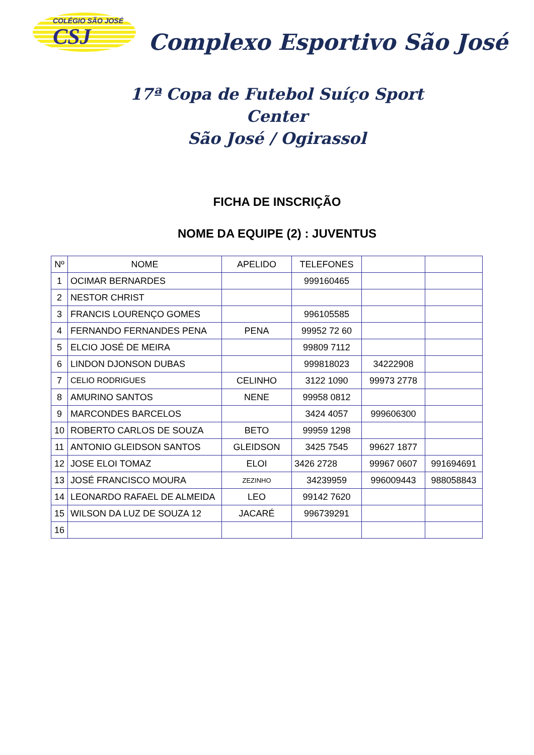COLÉGIO SÃO JOSÉ
CSJ
Complexo Esportivo São José
17ª Copa de Futebol Suíço Sport Center
São José / Ogirassol
FICHA DE INSCRIÇÃO
NOME DA EQUIPE (2) : JUVENTUS
| Nº | NOME | APELIDO | TELEFONES | | |
| --- | --- | --- | --- | --- | --- |
| 1 | OCIMAR BERNARDES | | 999160465 | | |
| 2 | NESTOR CHRIST | | | | |
| 3 | FRANCIS LOURENÇO GOMES | | 996105585 | | |
| 4 | FERNANDO FERNANDES PENA | PENA | 99952 72 60 | | |
| 5 | ELCIO JOSÉ DE MEIRA | | 99809 7112 | | |
| 6 | LINDON DJONSON DUBAS | | 999818023 | 34222908 | |
| 7 | CELIO RODRIGUES | CELINHO | 3122 1090 | 99973 2778 | |
| 8 | AMURINO SANTOS | NENE | 99958 0812 | | |
| 9 | MARCONDES BARCELOS | | 3424 4057 | 999606300 | |
| 10 | ROBERTO CARLOS DE SOUZA | BETO | 99959 1298 | | |
| 11 | ANTONIO GLEIDSON SANTOS | GLEIDSON | 3425 7545 | 99627 1877 | |
| 12 | JOSE ELOI TOMAZ | ELOI | 3426 2728 | 99967 0607 | 991694691 |
| 13 | JOSÉ FRANCISCO MOURA | ZEZINHO | 34239959 | 996009443 | 988058843 |
| 14 | LEONARDO RAFAEL DE ALMEIDA | LEO | 99142 7620 | | |
| 15 | WILSON DA LUZ DE SOUZA 12 | JACARÉ | 996739291 | | |
| 16 | | | | | |